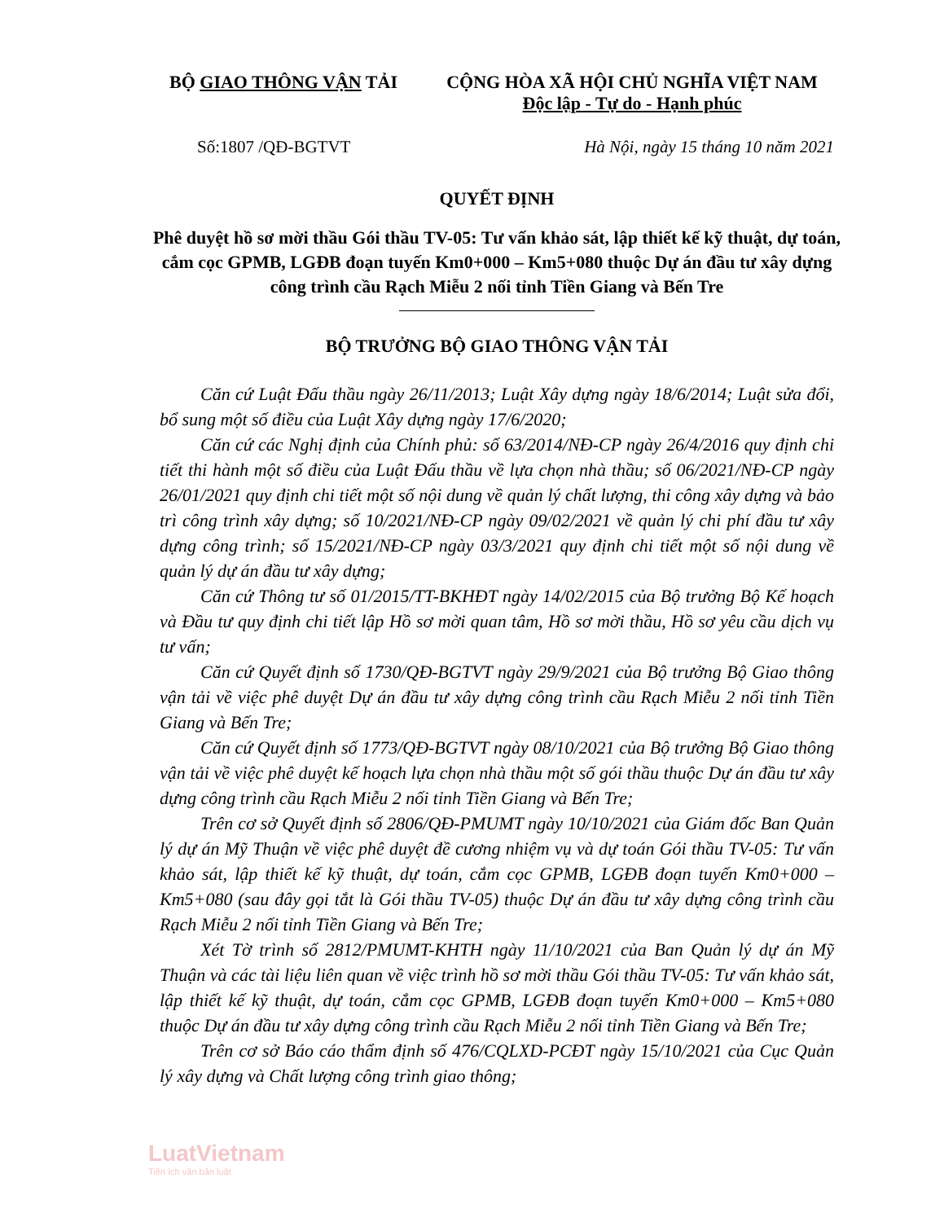BỘ GIAO THÔNG VẬN TẢI CỘNG HÒA XÃ HỘI CHỦ NGHĨA VIỆT NAM
Độc lập - Tự do - Hạnh phúc
Số:1807 /QĐ-BGTVT Hà Nội, ngày 15 tháng 10 năm 2021
QUYẾT ĐỊNH
Phê duyệt hồ sơ mời thầu Gói thầu TV-05: Tư vấn khảo sát, lập thiết kế kỹ thuật, dự toán, cắm cọc GPMB, LGĐB đoạn tuyến Km0+000 – Km5+080 thuộc Dự án đầu tư xây dựng công trình cầu Rạch Miễu 2 nối tỉnh Tiền Giang và Bến Tre
BỘ TRƯỞNG BỘ GIAO THÔNG VẬN TẢI
Căn cứ Luật Đấu thầu ngày 26/11/2013; Luật Xây dựng ngày 18/6/2014; Luật sửa đổi, bổ sung một số điều của Luật Xây dựng ngày 17/6/2020;
Căn cứ các Nghị định của Chính phủ: số 63/2014/NĐ-CP ngày 26/4/2016 quy định chi tiết thi hành một số điều của Luật Đấu thầu về lựa chọn nhà thầu; số 06/2021/NĐ-CP ngày 26/01/2021 quy định chi tiết một số nội dung về quản lý chất lượng, thi công xây dựng và bảo trì công trình xây dựng; số 10/2021/NĐ-CP ngày 09/02/2021 về quản lý chi phí đầu tư xây dựng công trình; số 15/2021/NĐ-CP ngày 03/3/2021 quy định chi tiết một số nội dung về quản lý dự án đầu tư xây dựng;
Căn cứ Thông tư số 01/2015/TT-BKHĐT ngày 14/02/2015 của Bộ trưởng Bộ Kế hoạch và Đầu tư quy định chi tiết lập Hồ sơ mời quan tâm, Hồ sơ mời thầu, Hồ sơ yêu cầu dịch vụ tư vấn;
Căn cứ Quyết định số 1730/QĐ-BGTVT ngày 29/9/2021 của Bộ trưởng Bộ Giao thông vận tải về việc phê duyệt Dự án đầu tư xây dựng công trình cầu Rạch Miễu 2 nối tỉnh Tiền Giang và Bến Tre;
Căn cứ Quyết định số 1773/QĐ-BGTVT ngày 08/10/2021 của Bộ trưởng Bộ Giao thông vận tải về việc phê duyệt kế hoạch lựa chọn nhà thầu một số gói thầu thuộc Dự án đầu tư xây dựng công trình cầu Rạch Miễu 2 nối tỉnh Tiền Giang và Bến Tre;
Trên cơ sở Quyết định số 2806/QĐ-PMUMT ngày 10/10/2021 của Giám đốc Ban Quản lý dự án Mỹ Thuận về việc phê duyệt đề cương nhiệm vụ và dự toán Gói thầu TV-05: Tư vấn khảo sát, lập thiết kế kỹ thuật, dự toán, cắm cọc GPMB, LGĐB đoạn tuyến Km0+000 – Km5+080 (sau đây gọi tắt là Gói thầu TV-05) thuộc Dự án đầu tư xây dựng công trình cầu Rạch Miễu 2 nối tỉnh Tiền Giang và Bến Tre;
Xét Tờ trình số 2812/PMUMT-KHTH ngày 11/10/2021 của Ban Quản lý dự án Mỹ Thuận và các tài liệu liên quan về việc trình hồ sơ mời thầu Gói thầu TV-05: Tư vấn khảo sát, lập thiết kế kỹ thuật, dự toán, cắm cọc GPMB, LGĐB đoạn tuyến Km0+000 – Km5+080 thuộc Dự án đầu tư xây dựng công trình cầu Rạch Miễu 2 nối tỉnh Tiền Giang và Bến Tre;
Trên cơ sở Báo cáo thẩm định số 476/CQLXD-PCĐT ngày 15/10/2021 của Cục Quản lý xây dựng và Chất lượng công trình giao thông;
LuatVietnam
Tiện ích văn bản luật